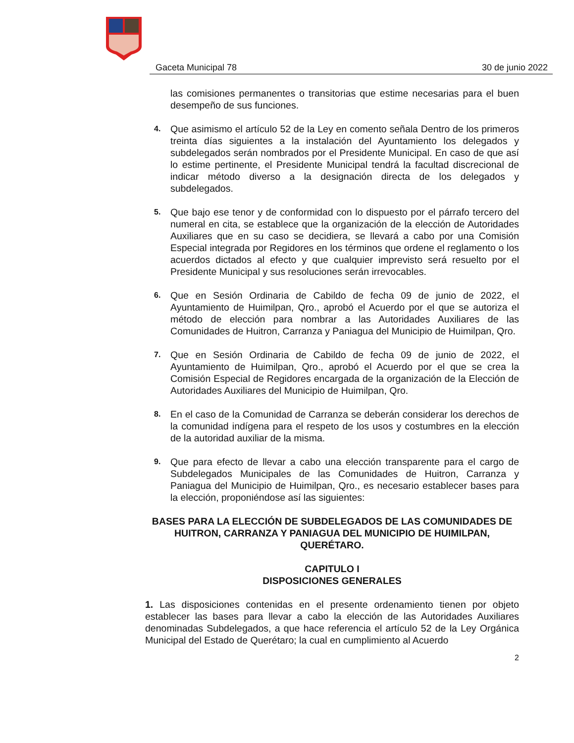Gaceta Municipal 78 30 de junio 2022
las comisiones permanentes o transitorias que estime necesarias para el buen desempeño de sus funciones.
4.
Que asimismo el artículo 52 de la Ley en comento señala Dentro de los primeros treinta días siguientes a la instalación del Ayuntamiento los delegados y subdelegados serán nombrados por el Presidente Municipal. En caso de que así lo estime pertinente, el Presidente Municipal tendrá la facultad discrecional de indicar método diverso a la designación directa de los delegados y subdelegados.
5.
Que bajo ese tenor y de conformidad con lo dispuesto por el párrafo tercero del numeral en cita, se establece que la organización de la elección de Autoridades Auxiliares que en su caso se decidiera, se llevará a cabo por una Comisión Especial integrada por Regidores en los términos que ordene el reglamento o los acuerdos dictados al efecto y que cualquier imprevisto será resuelto por el Presidente Municipal y sus resoluciones serán irrevocables.
6.
Que en Sesión Ordinaria de Cabildo de fecha 09 de junio de 2022, el Ayuntamiento de Huimilpan, Qro., aprobó el Acuerdo por el que se autoriza el método de elección para nombrar a las Autoridades Auxiliares de las Comunidades de Huitron, Carranza y Paniagua del Municipio de Huimilpan, Qro.
7.
Que en Sesión Ordinaria de Cabildo de fecha 09 de junio de 2022, el Ayuntamiento de Huimilpan, Qro., aprobó el Acuerdo por el que se crea la Comisión Especial de Regidores encargada de la organización de la Elección de Autoridades Auxiliares del Municipio de Huimilpan, Qro.
8.
En el caso de la Comunidad de Carranza se deberán considerar los derechos de la comunidad indígena para el respeto de los usos y costumbres en la elección de la autoridad auxiliar de la misma.
9.
Que para efecto de llevar a cabo una elección transparente para el cargo de Subdelegados Municipales de las Comunidades de Huitron, Carranza y Paniagua del Municipio de Huimilpan, Qro., es necesario establecer bases para la elección, proponiéndose así las siguientes:
BASES PARA LA ELECCIÓN DE SUBDELEGADOS DE LAS COMUNIDADES DE HUITRON, CARRANZA Y PANIAGUA DEL MUNICIPIO DE HUIMILPAN, QUERÉTARO.
CAPITULO I
DISPOSICIONES GENERALES
1. Las disposiciones contenidas en el presente ordenamiento tienen por objeto establecer las bases para llevar a cabo la elección de las Autoridades Auxiliares denominadas Subdelegados, a que hace referencia el artículo 52 de la Ley Orgánica Municipal del Estado de Querétaro; la cual en cumplimiento al Acuerdo
2